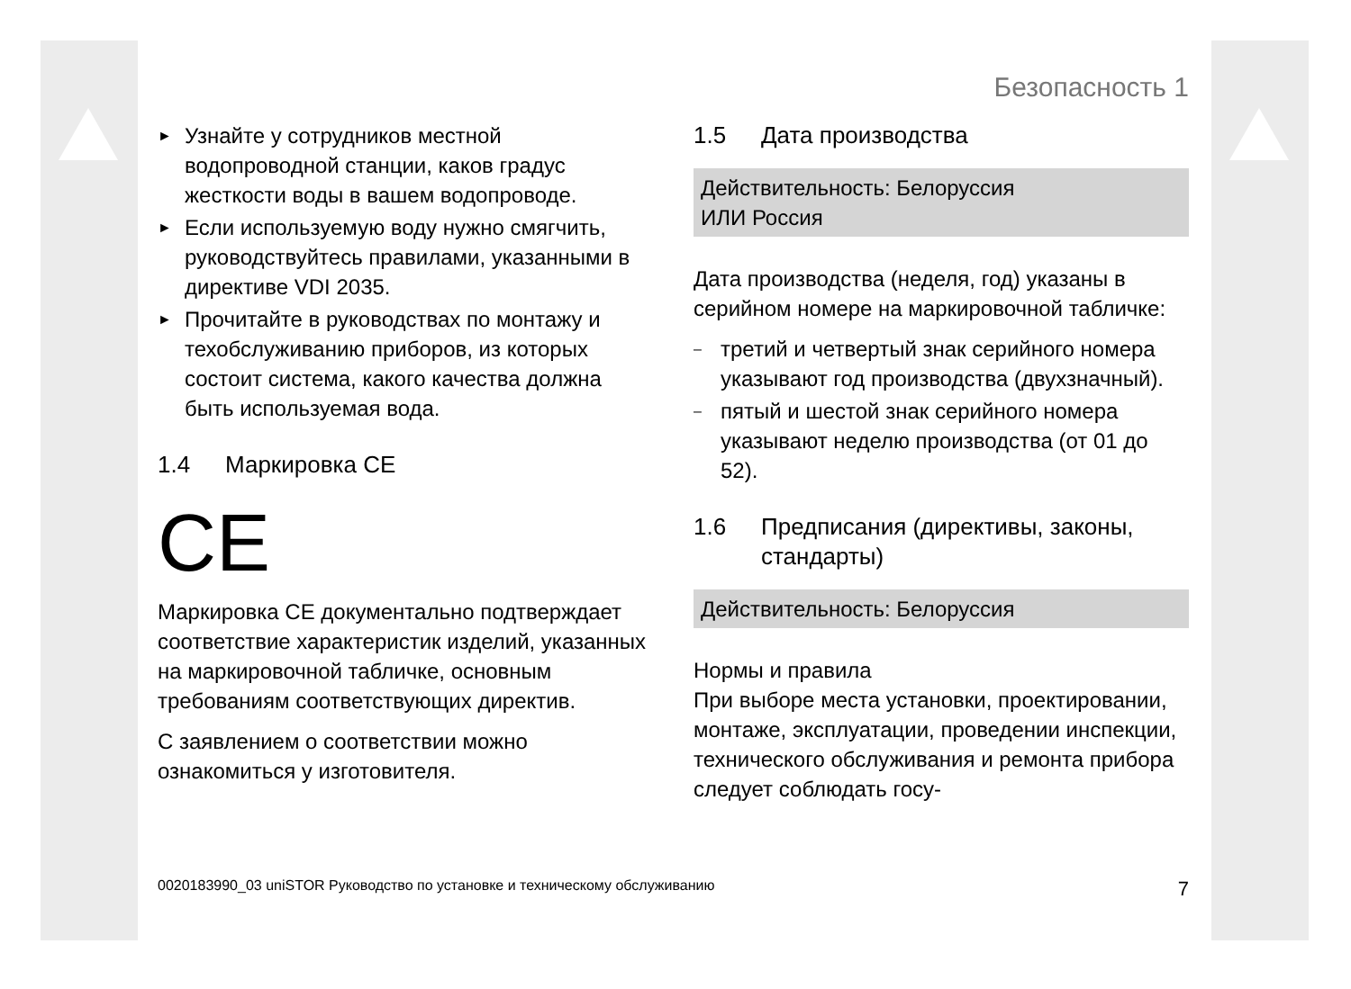Безопасность 1
► Узнайте у сотрудников местной водопроводной станции, каков градус жесткости воды в вашем водопроводе.
► Если используемую воду нужно смягчить, руководствуйтесь правилами, указанными в директиве VDI 2035.
► Прочитайте в руководствах по монтажу и техобслуживанию приборов, из которых состоит система, какого качества должна быть используемая вода.
1.4 Маркировка CE
CE
Маркировка CE документально подтверждает соответствие характеристик изделий, указанных на маркировочной табличке, основным требованиям соответствующих директив.
С заявлением о соответствии можно ознакомиться у изготовителя.
1.5 Дата производства
Действительность: Белоруссия
ИЛИ Россия
Дата производства (неделя, год) указаны в серийном номере на маркировочной табличке:
– третий и четвертый знак серийного номера указывают год производства (двухзначный).
– пятый и шестой знак серийного номера указывают неделю производства (от 01 до 52).
1.6 Предписания (директивы, законы, стандарты)
Действительность: Белоруссия
Нормы и правила
При выборе места установки, проектировании, монтаже, эксплуатации, проведении инспекции, технического обслуживания и ремонта прибора следует соблюдать госу-
0020183990_03 uniSTOR Руководство по установке и техническому обслуживанию 7